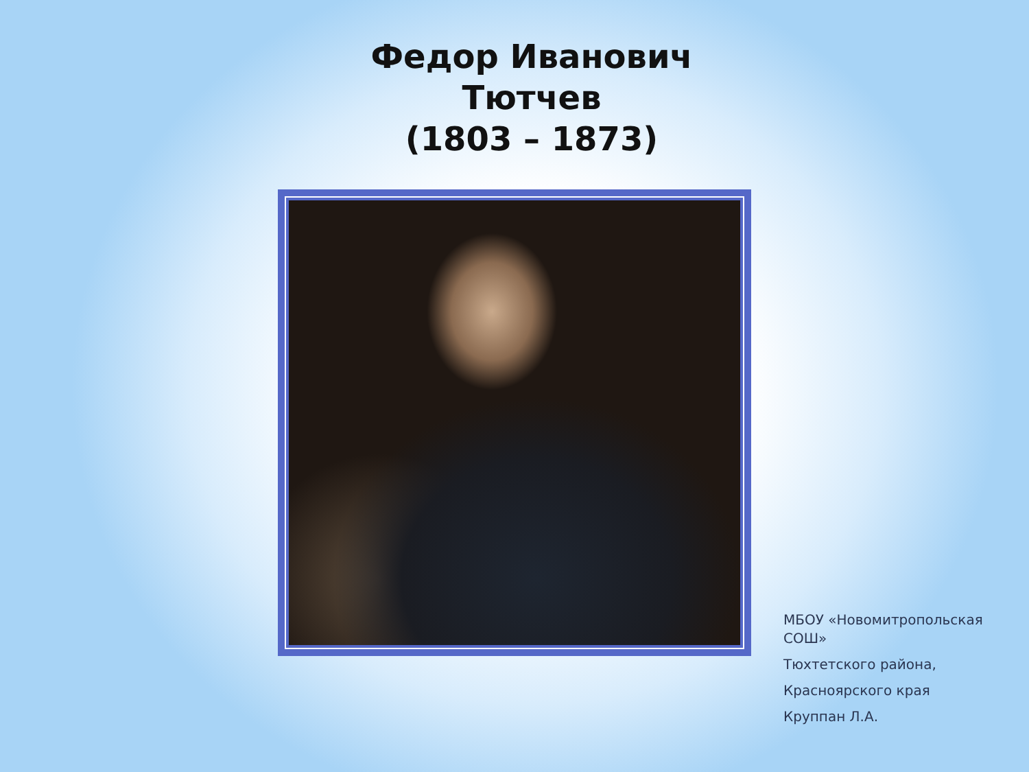Федор Иванович
Тютчев
(1803 – 1873)
МБОУ «Новомитропольская СОШ»
Тюхтетского района,
Красноярского края
Круппан Л.А.